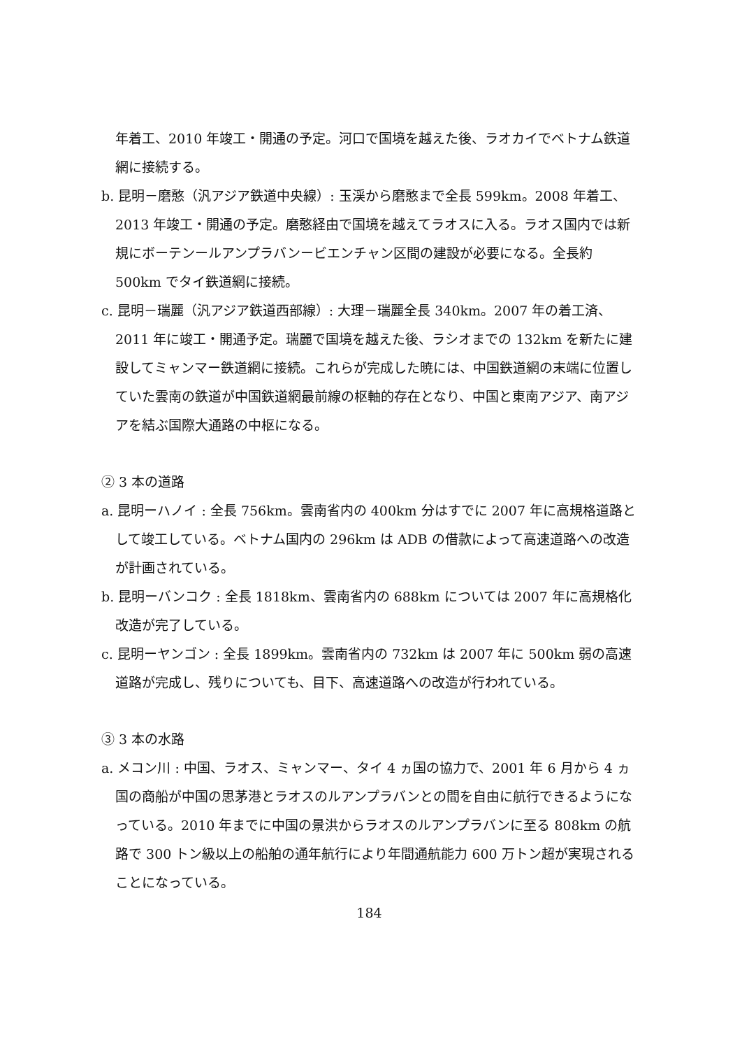年着工、2010 年竣工・開通の予定。河口で国境を越えた後、ラオカイでベトナム鉄道網に接続する。
b. 昆明－磨憨（汎アジア鉄道中央線）: 玉渓から磨憨まで全長 599km。2008 年着工、2013 年竣工・開通の予定。磨憨経由で国境を越えてラオスに入る。ラオス国内では新規にボーテンールアンプラバンービエンチャン区間の建設が必要になる。全長約 500km でタイ鉄道網に接続。
c. 昆明－瑞麗（汎アジア鉄道西部線）: 大理－瑞麗全長 340km。2007 年の着工済、2011 年に竣工・開通予定。瑞麗で国境を越えた後、ラシオまでの 132km を新たに建設してミャンマー鉄道網に接続。これらが完成した暁には、中国鉄道網の末端に位置していた雲南の鉄道が中国鉄道網最前線の枢軸的存在となり、中国と東南アジア、南アジアを結ぶ国際大通路の中枢になる。
② 3 本の道路
a. 昆明ーハノイ : 全長 756km。雲南省内の 400km 分はすでに 2007 年に高規格道路として竣工している。ベトナム国内の 296km は ADB の借款によって高速道路への改造が計画されている。
b. 昆明ーバンコク : 全長 1818km、雲南省内の 688km については 2007 年に高規格化改造が完了している。
c. 昆明ーヤンゴン : 全長 1899km。雲南省内の 732km は 2007 年に 500km 弱の高速道路が完成し、残りについても、目下、高速道路への改造が行われている。
③ 3 本の水路
a. メコン川 : 中国、ラオス、ミャンマー、タイ 4 ヵ国の協力で、2001 年 6 月から 4 ヵ国の商船が中国の思茅港とラオスのルアンプラバンとの間を自由に航行できるようになっている。2010 年までに中国の景洪からラオスのルアンプラバンに至る 808km の航路で 300 トン級以上の船舶の通年航行により年間通航能力 600 万トン超が実現されることになっている。
184